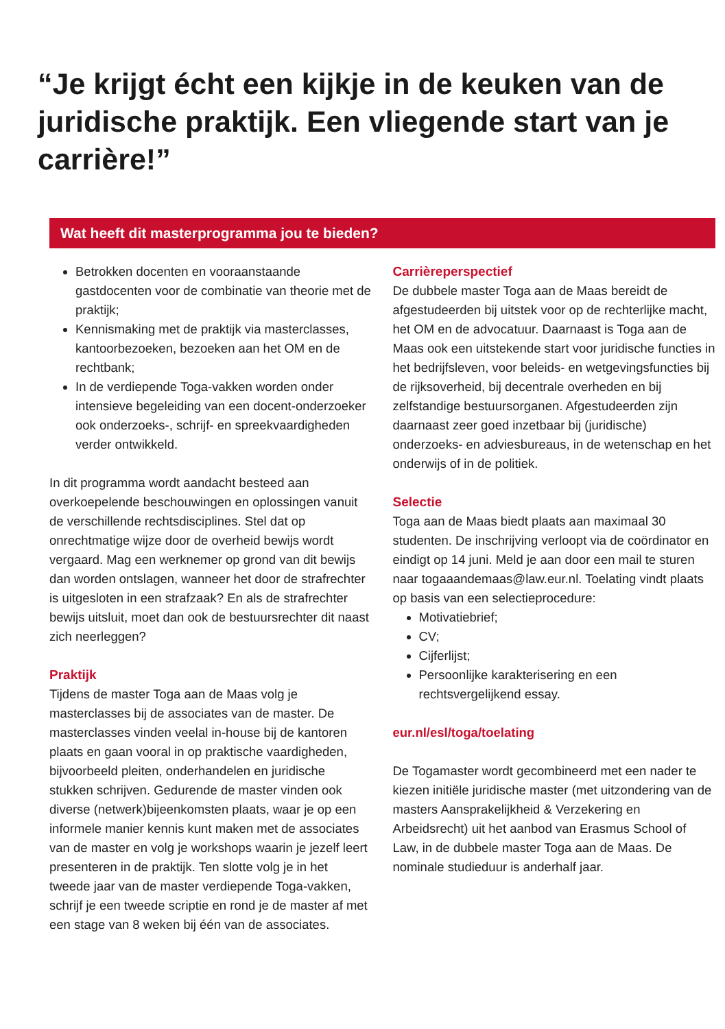“Je krijgt écht een kijkje in de keuken van de juridische praktijk. Een vliegende start van je carrière!”
Wat heeft dit masterprogramma jou te bieden?
Betrokken docenten en vooraanstaande gastdocenten voor de combinatie van theorie met de praktijk;
Kennismaking met de praktijk via masterclasses, kantoorbezoeken, bezoeken aan het OM en de rechtbank;
In de verdiepende Toga-vakken worden onder intensieve begeleiding van een docent-onderzoeker ook onderzoeks-, schrijf- en spreekvaardigheden verder ontwikkeld.
In dit programma wordt aandacht besteed aan overkoepelende beschouwingen en oplossingen vanuit de verschillende rechtsdisciplines. Stel dat op onrechtmatige wijze door de overheid bewijs wordt vergaard. Mag een werknemer op grond van dit bewijs dan worden ontslagen, wanneer het door de strafrechter is uitgesloten in een strafzaak? En als de strafrechter bewijs uitsluit, moet dan ook de bestuursrechter dit naast zich neerleggen?
Praktijk
Tijdens de master Toga aan de Maas volg je masterclasses bij de associates van de master. De masterclasses vinden veelal in-house bij de kantoren plaats en gaan vooral in op praktische vaardigheden, bijvoorbeeld pleiten, onderhandelen en juridische stukken schrijven. Gedurende de master vinden ook diverse (netwerk)bijeenkomsten plaats, waar je op een informele manier kennis kunt maken met de associates van de master en volg je workshops waarin je jezelf leert presenteren in de praktijk. Ten slotte volg je in het tweede jaar van de master verdiepende Toga-vakken, schrijf je een tweede scriptie en rond je de master af met een stage van 8 weken bij één van de associates.
Carrièreperspectief
De dubbele master Toga aan de Maas bereidt de afgestudeerden bij uitstek voor op de rechterlijke macht, het OM en de advocatuur. Daarnaast is Toga aan de Maas ook een uitstekende start voor juridische functies in het bedrijfsleven, voor beleids- en wetgevingsfuncties bij de rijksoverheid, bij decentrale overheden en bij zelfstandige bestuursorganen. Afgestudeerden zijn daarnaast zeer goed inzetbaar bij (juridische) onderzoeks- en adviesbureaus, in de wetenschap en het onderwijs of in de politiek.
Selectie
Toga aan de Maas biedt plaats aan maximaal 30 studenten. De inschrijving verloopt via de coördinator en eindigt op 14 juni. Meld je aan door een mail te sturen naar togaaandemaas@law.eur.nl. Toelating vindt plaats op basis van een selectieprocedure:
Motivatiebrief;
CV;
Cijferlijst;
Persoonlijke karakterisering en een rechtsvergelijkend essay.
eur.nl/esl/toga/toelating
De Togamaster wordt gecombineerd met een nader te kiezen initiële juridische master (met uitzondering van de masters Aansprakelijkheid & Verzekering en Arbeidsrecht) uit het aanbod van Erasmus School of Law, in de dubbele master Toga aan de Maas. De nominale studieduur is anderhalf jaar.